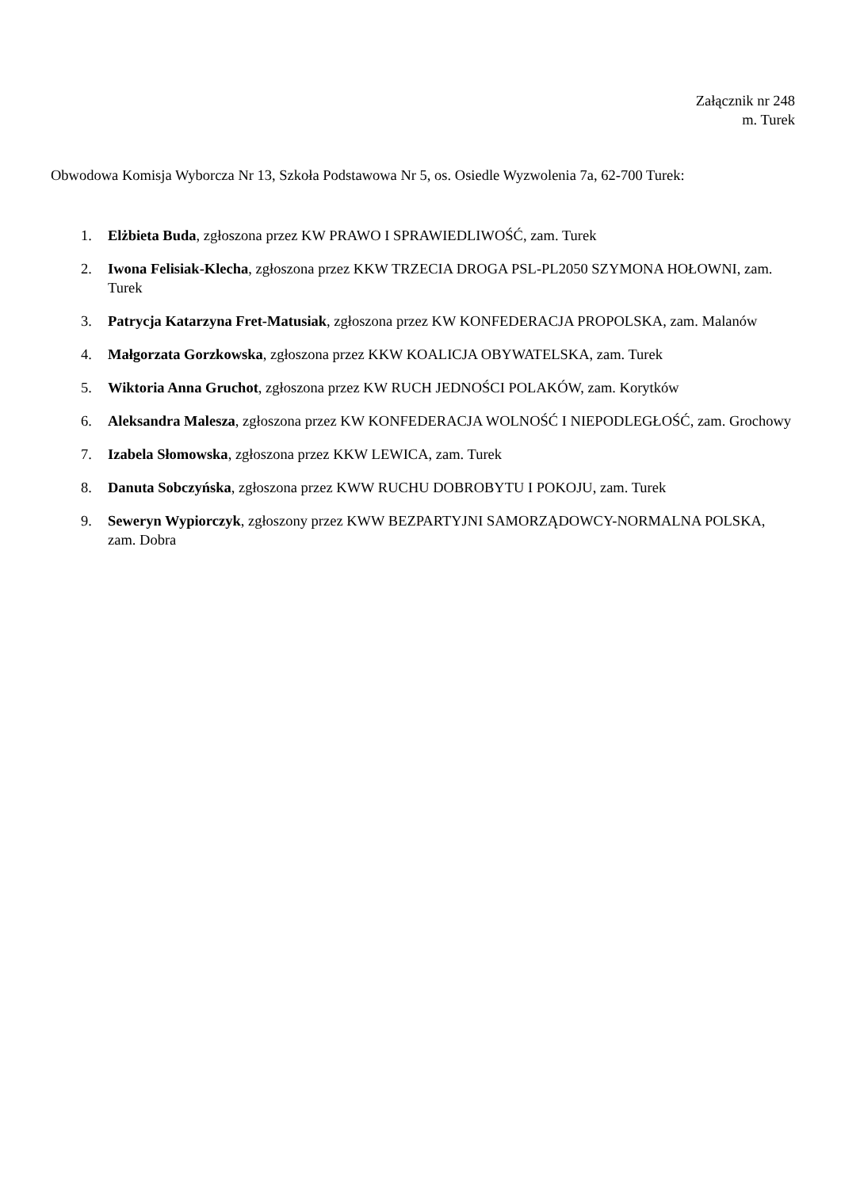Załącznik nr 248
m. Turek
Obwodowa Komisja Wyborcza Nr 13, Szkoła Podstawowa Nr 5, os. Osiedle Wyzwolenia 7a, 62-700 Turek:
1. Elżbieta Buda, zgłoszona przez KW PRAWO I SPRAWIEDLIWOŚĆ, zam. Turek
2. Iwona Felisiak-Klecha, zgłoszona przez KKW TRZECIA DROGA PSL-PL2050 SZYMONA HOŁOWNI, zam. Turek
3. Patrycja Katarzyna Fret-Matusiak, zgłoszona przez KW KONFEDERACJA PROPOLSKA, zam. Malanów
4. Małgorzata Gorzkowska, zgłoszona przez KKW KOALICJA OBYWATELSKA, zam. Turek
5. Wiktoria Anna Gruchot, zgłoszona przez KW RUCH JEDNOŚCI POLAKÓW, zam. Korytków
6. Aleksandra Malesza, zgłoszona przez KW KONFEDERACJA WOLNOŚĆ I NIEPODLEGŁOŚĆ, zam. Grochowy
7. Izabela Słomowska, zgłoszona przez KKW LEWICA, zam. Turek
8. Danuta Sobczyńska, zgłoszona przez KWW RUCHU DOBROBYTU I POKOJU, zam. Turek
9. Seweryn Wypiorczyk, zgłoszony przez KWW BEZPARTYJNI SAMORZĄDOWCY-NORMALNA POLSKA, zam. Dobra